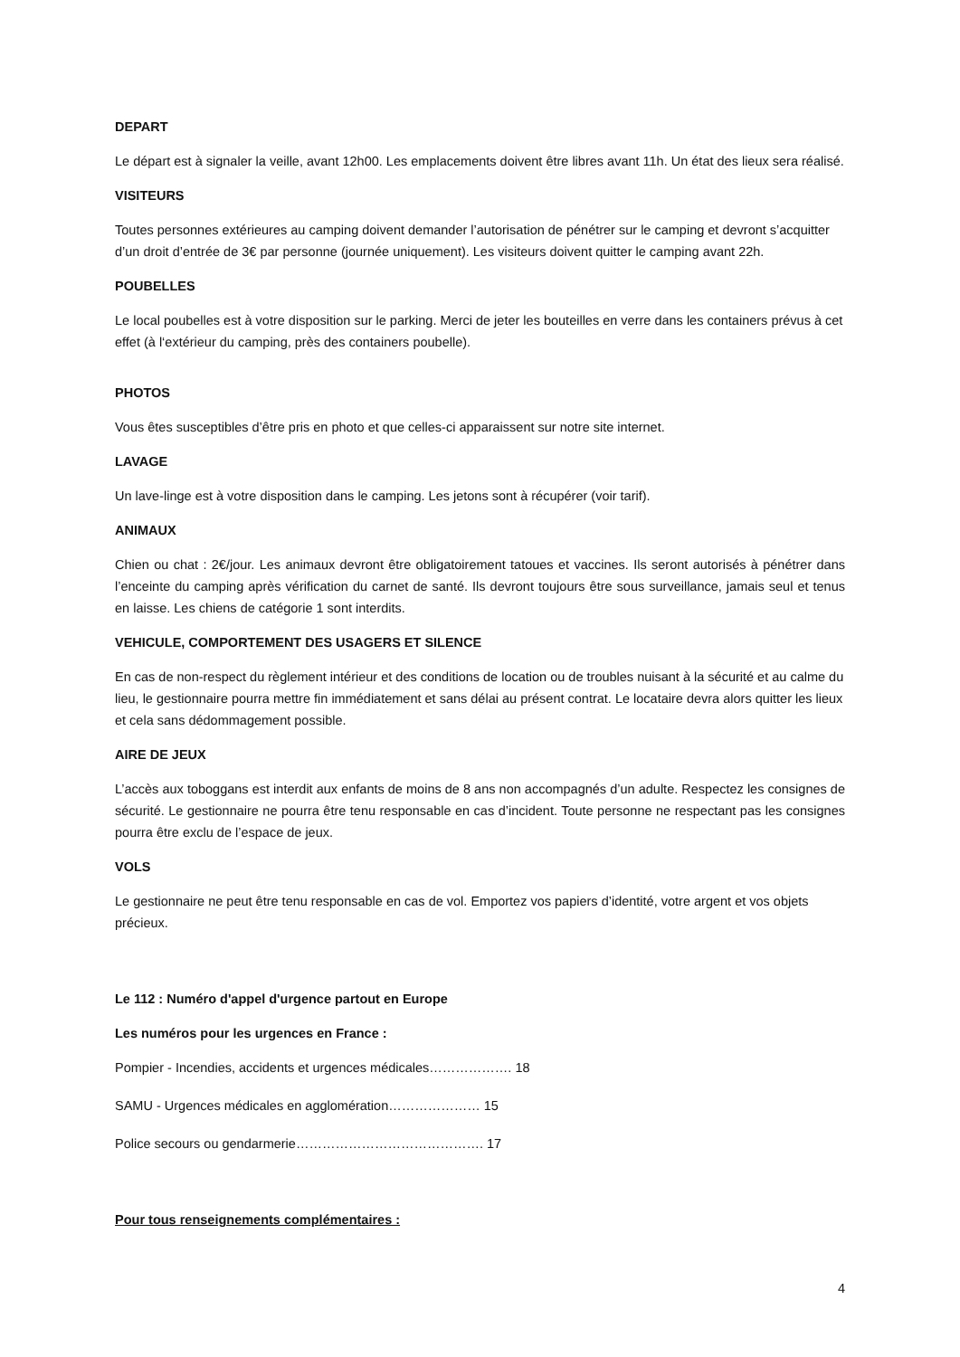DEPART
Le départ est à signaler la veille, avant 12h00. Les emplacements doivent être libres avant 11h. Un état des lieux sera réalisé.
VISITEURS
Toutes personnes extérieures au camping doivent demander l’autorisation de pénétrer sur le camping et devront s’acquitter d’un droit d’entrée de 3€ par personne (journée uniquement). Les visiteurs doivent quitter le camping avant 22h.
POUBELLES
Le local poubelles est à votre disposition sur le parking. Merci de jeter les bouteilles en verre dans les containers prévus à cet effet (à l‘extérieur du camping, près des containers poubelle).
PHOTOS
Vous êtes susceptibles d’être pris en photo et que celles-ci apparaissent sur notre site internet.
LAVAGE
Un lave-linge est à votre disposition dans le camping. Les jetons sont à récupérer (voir tarif).
ANIMAUX
Chien ou chat : 2€/jour. Les animaux devront être obligatoirement tatoues et vaccines. Ils seront autorisés à pénétrer dans l’enceinte du camping après vérification du carnet de santé. Ils devront toujours être sous surveillance, jamais seul et tenus en laisse. Les chiens de catégorie 1 sont interdits.
VEHICULE, COMPORTEMENT DES USAGERS ET SILENCE
En cas de non-respect du règlement intérieur et des conditions de location ou de troubles nuisant à la sécurité et au calme du lieu, le gestionnaire pourra mettre fin immédiatement et sans délai au présent contrat. Le locataire devra alors quitter les lieux et cela sans dédommagement possible.
AIRE DE JEUX
L’accès aux toboggans est interdit aux enfants de moins de 8 ans non accompagnés d’un adulte. Respectez les consignes de sécurité. Le gestionnaire ne pourra être tenu responsable en cas d’incident. Toute personne ne respectant pas les consignes pourra être exclu de l’espace de jeux.
VOLS
Le gestionnaire ne peut être tenu responsable en cas de vol. Emportez vos papiers d’identité, votre argent et vos objets précieux.
Le 112 : Numéro d'appel d'urgence partout en Europe
Les numéros pour les urgences en France :
Pompier - Incendies, accidents et urgences médicales………………. 18
SAMU - Urgences médicales en agglomération………………… 15
Police secours ou gendarmerie……………………………………. 17
Pour tous renseignements complémentaires :
4